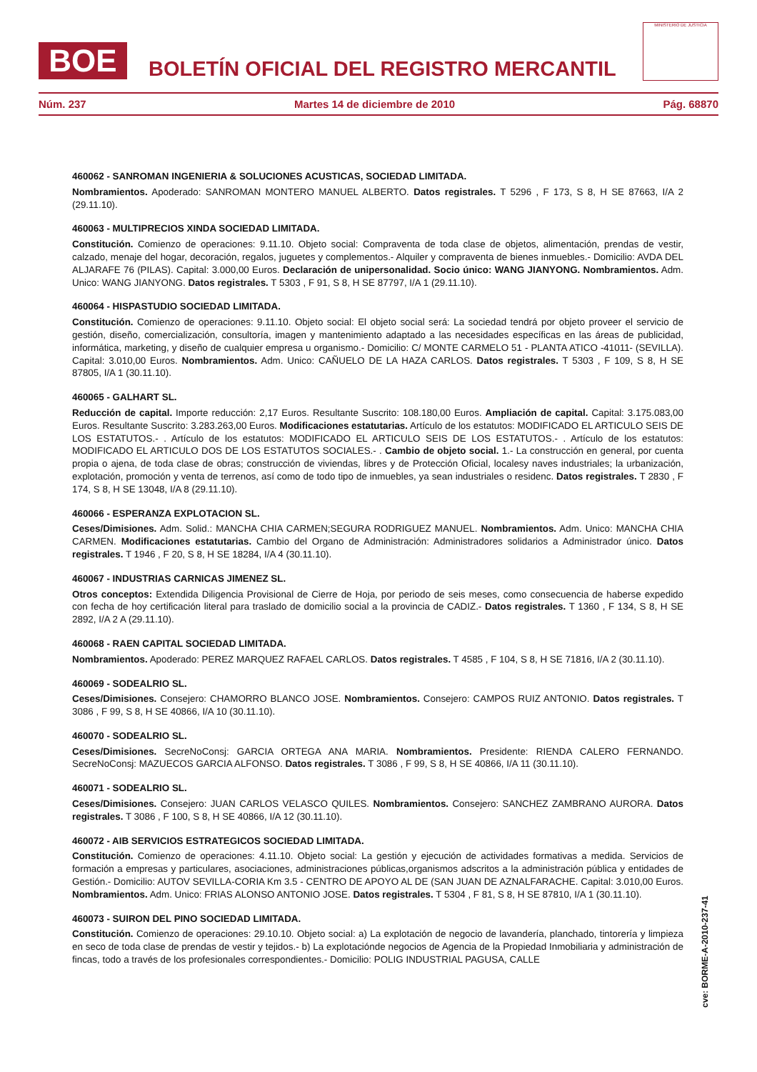BOE
BOLETÍN OFICIAL DEL REGISTRO MERCANTIL
MINISTERIO DE JUSTICIA
Núm. 237 Martes 14 de diciembre de 2010 Pág. 68870
460062 - SANROMAN INGENIERIA & SOLUCIONES ACUSTICAS, SOCIEDAD LIMITADA.
Nombramientos. Apoderado: SANROMAN MONTERO MANUEL ALBERTO. Datos registrales. T 5296 , F 173, S 8, H SE 87663, I/A 2 (29.11.10).
460063 - MULTIPRECIOS XINDA SOCIEDAD LIMITADA.
Constitución. Comienzo de operaciones: 9.11.10. Objeto social: Compraventa de toda clase de objetos, alimentación, prendas de vestir, calzado, menaje del hogar, decoración, regalos, juguetes y complementos.- Alquiler y compraventa de bienes inmuebles.- Domicilio: AVDA DEL ALJARAFE 76 (PILAS). Capital: 3.000,00 Euros. Declaración de unipersonalidad. Socio único: WANG JIANYONG. Nombramientos. Adm. Unico: WANG JIANYONG. Datos registrales. T 5303 , F 91, S 8, H SE 87797, I/A 1 (29.11.10).
460064 - HISPASTUDIO SOCIEDAD LIMITADA.
Constitución. Comienzo de operaciones: 9.11.10. Objeto social: El objeto social será: La sociedad tendrá por objeto proveer el servicio de gestión, diseño, comercialización, consultoría, imagen y mantenimiento adaptado a las necesidades específicas en las áreas de publicidad, informática, marketing, y diseño de cualquier empresa u organismo.- Domicilio: C/ MONTE CARMELO 51 - PLANTA ATICO -41011- (SEVILLA). Capital: 3.010,00 Euros. Nombramientos. Adm. Unico: CAÑUELO DE LA HAZA CARLOS. Datos registrales. T 5303 , F 109, S 8, H SE 87805, I/A 1 (30.11.10).
460065 - GALHART SL.
Reducción de capital. Importe reducción: 2,17 Euros. Resultante Suscrito: 108.180,00 Euros. Ampliación de capital. Capital: 3.175.083,00 Euros. Resultante Suscrito: 3.283.263,00 Euros. Modificaciones estatutarias. Artículo de los estatutos: MODIFICADO EL ARTICULO SEIS DE LOS ESTATUTOS.- . Artículo de los estatutos: MODIFICADO EL ARTICULO SEIS DE LOS ESTATUTOS.- . Artículo de los estatutos: MODIFICADO EL ARTICULO DOS DE LOS ESTATUTOS SOCIALES.- . Cambio de objeto social. 1.- La construcción en general, por cuenta propia o ajena, de toda clase de obras; construcción de viviendas, libres y de Protección Oficial, localesy naves industriales; la urbanización, explotación, promoción y venta de terrenos, así como de todo tipo de inmuebles, ya sean industriales o residenc. Datos registrales. T 2830 , F 174, S 8, H SE 13048, I/A 8 (29.11.10).
460066 - ESPERANZA EXPLOTACION SL.
Ceses/Dimisiones. Adm. Solid.: MANCHA CHIA CARMEN;SEGURA RODRIGUEZ MANUEL. Nombramientos. Adm. Unico: MANCHA CHIA CARMEN. Modificaciones estatutarias. Cambio del Organo de Administración: Administradores solidarios a Administrador único. Datos registrales. T 1946 , F 20, S 8, H SE 18284, I/A 4 (30.11.10).
460067 - INDUSTRIAS CARNICAS JIMENEZ SL.
Otros conceptos: Extendida Diligencia Provisional de Cierre de Hoja, por periodo de seis meses, como consecuencia de haberse expedido con fecha de hoy certificación literal para traslado de domicilio social a la provincia de CADIZ.- Datos registrales. T 1360 , F 134, S 8, H SE 2892, I/A 2 A (29.11.10).
460068 - RAEN CAPITAL SOCIEDAD LIMITADA.
Nombramientos. Apoderado: PEREZ MARQUEZ RAFAEL CARLOS. Datos registrales. T 4585 , F 104, S 8, H SE 71816, I/A 2 (30.11.10).
460069 - SODEALRIO SL.
Ceses/Dimisiones. Consejero: CHAMORRO BLANCO JOSE. Nombramientos. Consejero: CAMPOS RUIZ ANTONIO. Datos registrales. T 3086 , F 99, S 8, H SE 40866, I/A 10 (30.11.10).
460070 - SODEALRIO SL.
Ceses/Dimisiones. SecreNoConsj: GARCIA ORTEGA ANA MARIA. Nombramientos. Presidente: RIENDA CALERO FERNANDO. SecreNoConsj: MAZUECOS GARCIA ALFONSO. Datos registrales. T 3086 , F 99, S 8, H SE 40866, I/A 11 (30.11.10).
460071 - SODEALRIO SL.
Ceses/Dimisiones. Consejero: JUAN CARLOS VELASCO QUILES. Nombramientos. Consejero: SANCHEZ ZAMBRANO AURORA. Datos registrales. T 3086 , F 100, S 8, H SE 40866, I/A 12 (30.11.10).
460072 - AIB SERVICIOS ESTRATEGICOS SOCIEDAD LIMITADA.
Constitución. Comienzo de operaciones: 4.11.10. Objeto social: La gestión y ejecución de actividades formativas a medida. Servicios de formación a empresas y particulares, asociaciones, administraciones públicas,organismos adscritos a la administración pública y entidades de Gestión.- Domicilio: AUTOV SEVILLA-CORIA Km 3.5 - CENTRO DE APOYO AL DE (SAN JUAN DE AZNALFARACHE. Capital: 3.010,00 Euros. Nombramientos. Adm. Unico: FRIAS ALONSO ANTONIO JOSE. Datos registrales. T 5304 , F 81, S 8, H SE 87810, I/A 1 (30.11.10).
460073 - SUIRON DEL PINO SOCIEDAD LIMITADA.
Constitución. Comienzo de operaciones: 29.10.10. Objeto social: a) La explotación de negocio de lavandería, planchado, tintorería y limpieza en seco de toda clase de prendas de vestir y tejidos.- b) La explotaciónde negocios de Agencia de la Propiedad Inmobiliaria y administración de fincas, todo a través de los profesionales correspondientes.- Domicilio: POLIG INDUSTRIAL PAGUSA, CALLE
cve: BORME-A-2010-237-41